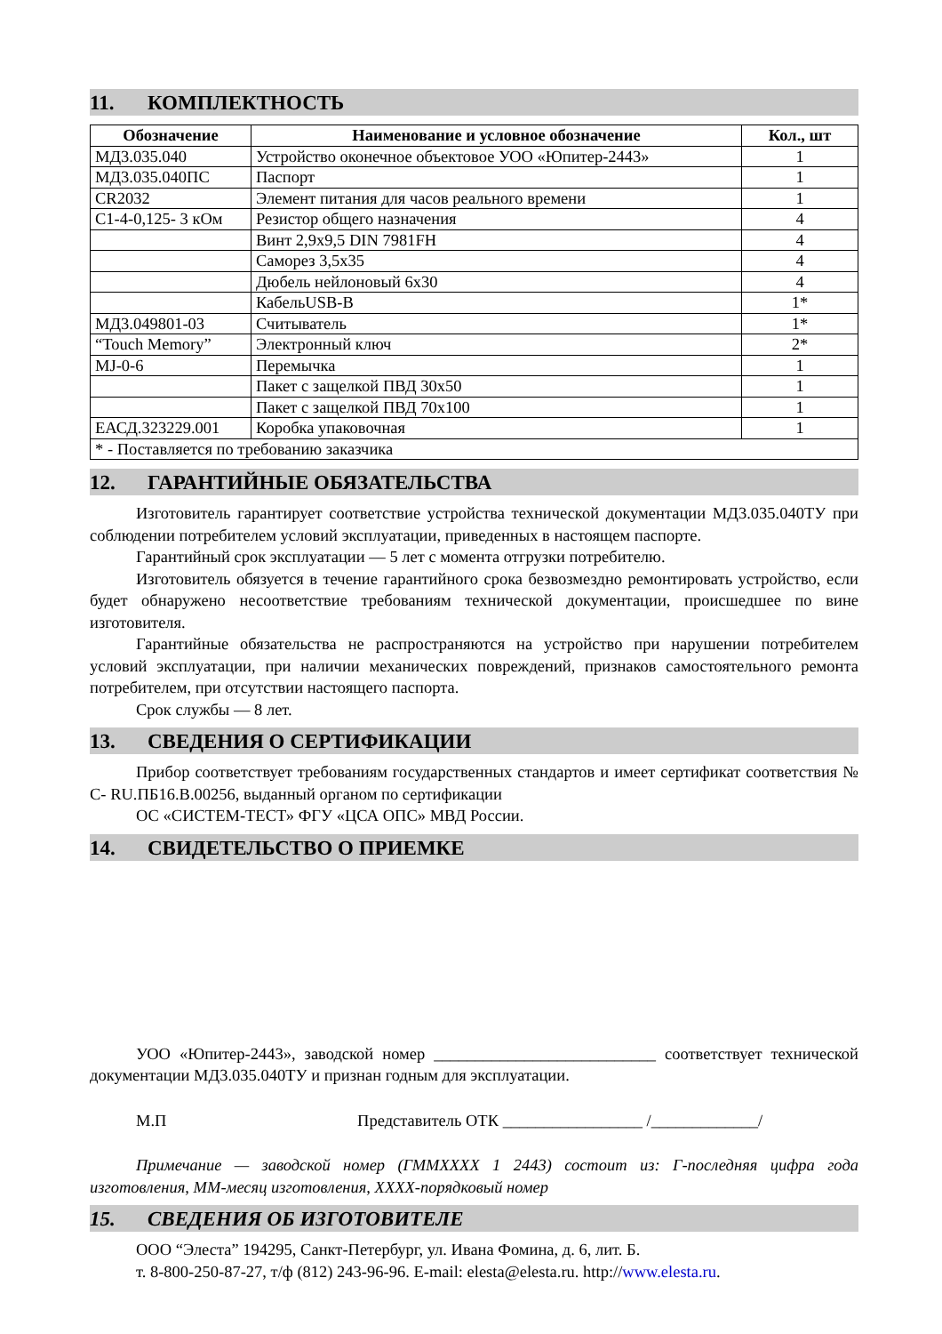11. КОМПЛЕКТНОСТЬ
| Обозначение | Наименование и условное обозначение | Кол., шт |
| --- | --- | --- |
| МД3.035.040 | Устройство оконечное объектовое УОО «Юпитер-2443» | 1 |
| МД3.035.040ПС | Паспорт | 1 |
| CR2032 | Элемент питания для часов реального времени | 1 |
| С1-4-0,125- 3 кОм | Резистор общего назначения | 4 |
| | Винт 2,9х9,5 DIN 7981FH | 4 |
| | Саморез 3,5х35 | 4 |
| | Дюбель нейлоновый 6х30 | 4 |
| | КабельUSB-B | 1* |
| МД3.049801-03 | Считыватель | 1* |
| “Touch Memory” | Электронный ключ | 2* |
| MJ-0-6 | Перемычка | 1 |
| | Пакет с защелкой ПВД 30х50 | 1 |
| | Пакет с защелкой ПВД 70х100 | 1 |
| ЕАСД.323229.001 | Коробка упаковочная | 1 |
| * - Поставляется по требованию заказчика | | |
12. ГАРАНТИЙНЫЕ ОБЯЗАТЕЛЬСТВА
Изготовитель гарантирует соответствие устройства технической документации МД3.035.040ТУ при соблюдении потребителем условий эксплуатации, приведенных в настоящем паспорте.
Гарантийный срок эксплуатации — 5 лет с момента отгрузки потребителю.
Изготовитель обязуется в течение гарантийного срока безвозмездно ремонтировать устройство, если будет обнаружено несоответствие требованиям технической документации, происшедшее по вине изготовителя.
Гарантийные обязательства не распространяются на устройство при нарушении потребителем условий эксплуатации, при наличии механических повреждений, признаков самостоятельного ремонта потребителем, при отсутствии настоящего паспорта.
Срок службы — 8 лет.
13. СВЕДЕНИЯ О СЕРТИФИКАЦИИ
Прибор соответствует требованиям государственных стандартов и имеет сертификат соответствия № С- RU.ПБ16.В.00256, выданный органом по сертификации
ОС «СИСТЕМ-ТЕСТ» ФГУ «ЦСА ОПС» МВД России.
14. СВИДЕТЕЛЬСТВО О ПРИЕМКЕ
УОО «Юпитер-2443», заводской номер ___________________________ соответствует технической документации МД3.035.040ТУ и признан годным для эксплуатации.
М.П Представитель ОТК _________________ /_____________/
Примечание — заводской номер (ГММХХХХ 1 2443) состоит из: Г-последняя цифра года изготовления, ММ-месяц изготовления, ХХХХ-порядковый номер
15. СВЕДЕНИЯ ОБ ИЗГОТОВИТЕЛЕ
ООО “Элеста” 194295, Санкт-Петербург, ул. Ивана Фомина, д. 6, лит. Б.
т. 8-800-250-87-27, т/ф (812) 243-96-96. E-mail: elesta@elesta.ru. http://www.elesta.ru.